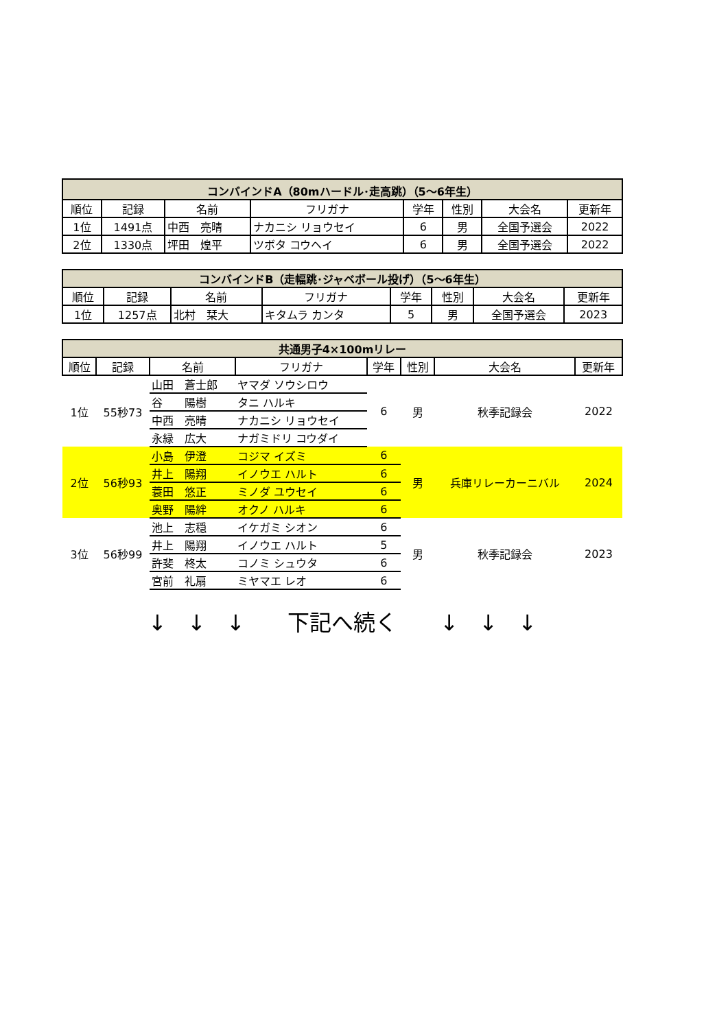| コンバインドA（80mハードル･走高跳）（5～6年生） | | | | | | | |
| --- | --- | --- | --- | --- | --- | --- | --- |
| 順位 | 記録 | 名前 | フリガナ | 学年 | 性別 | 大会名 | 更新年 |
| 1位 | 1491点 | 中西 亮晴 | ナカニシ リョウセイ | 6 | 男 | 全国予選会 | 2022 |
| 2位 | 1330点 | 坪田 煌平 | ツボタ コウヘイ | 6 | 男 | 全国予選会 | 2022 |
| コンバインドB（走幅跳･ジャベボール投げ）（5～6年生） | | | | | | | |
| --- | --- | --- | --- | --- | --- | --- | --- |
| 順位 | 記録 | 名前 | フリガナ | 学年 | 性別 | 大会名 | 更新年 |
| 1位 | 1257点 | 北村 栞大 | キタムラ カンタ | 5 | 男 | 全国予選会 | 2023 |
| 共通男子4×100mリレー | | | | | | | |
| --- | --- | --- | --- | --- | --- | --- | --- |
| 順位 | 記録 | 名前 | フリガナ | 学年 | 性別 | 大会名 | 更新年 |
| 1位 | 55秒73 | 山田 蒼士郎 | ヤマダ ソウシロウ | 6 | 男 | 秋季記録会 | 2022 |
| | | 谷 陽樹 | タニ ハルキ | | | | |
| | | 中西 亮晴 | ナカニシ リョウセイ | | | | |
| | | 永緑 広大 | ナガミドリ コウダイ | | | | |
| 2位 | 56秒93 | 小島 伊澄 | コジマ イズミ | 6 | 男 | 兵庫リレーカーニバル | 2024 |
| | | 井上 陽翔 | イノウエ ハルト | 6 | | | |
| | | 蓑田 悠正 | ミノダ ユウセイ | 6 | | | |
| | | 奥野 陽絆 | オクノ ハルキ | 6 | | | |
| 3位 | 56秒99 | 池上 志穏 | イケガミ シオン | 6 | 男 | 秋季記録会 | 2023 |
| | | 井上 陽翔 | イノウエ ハルト | 5 | | | |
| | | 許斐 柊太 | コノミ シュウタ | 6 | | | |
| | | 宮前 礼扇 | ミヤマエ レオ | 6 | | | |
↓ ↓ ↓　 下記へ続く　 ↓ ↓ ↓